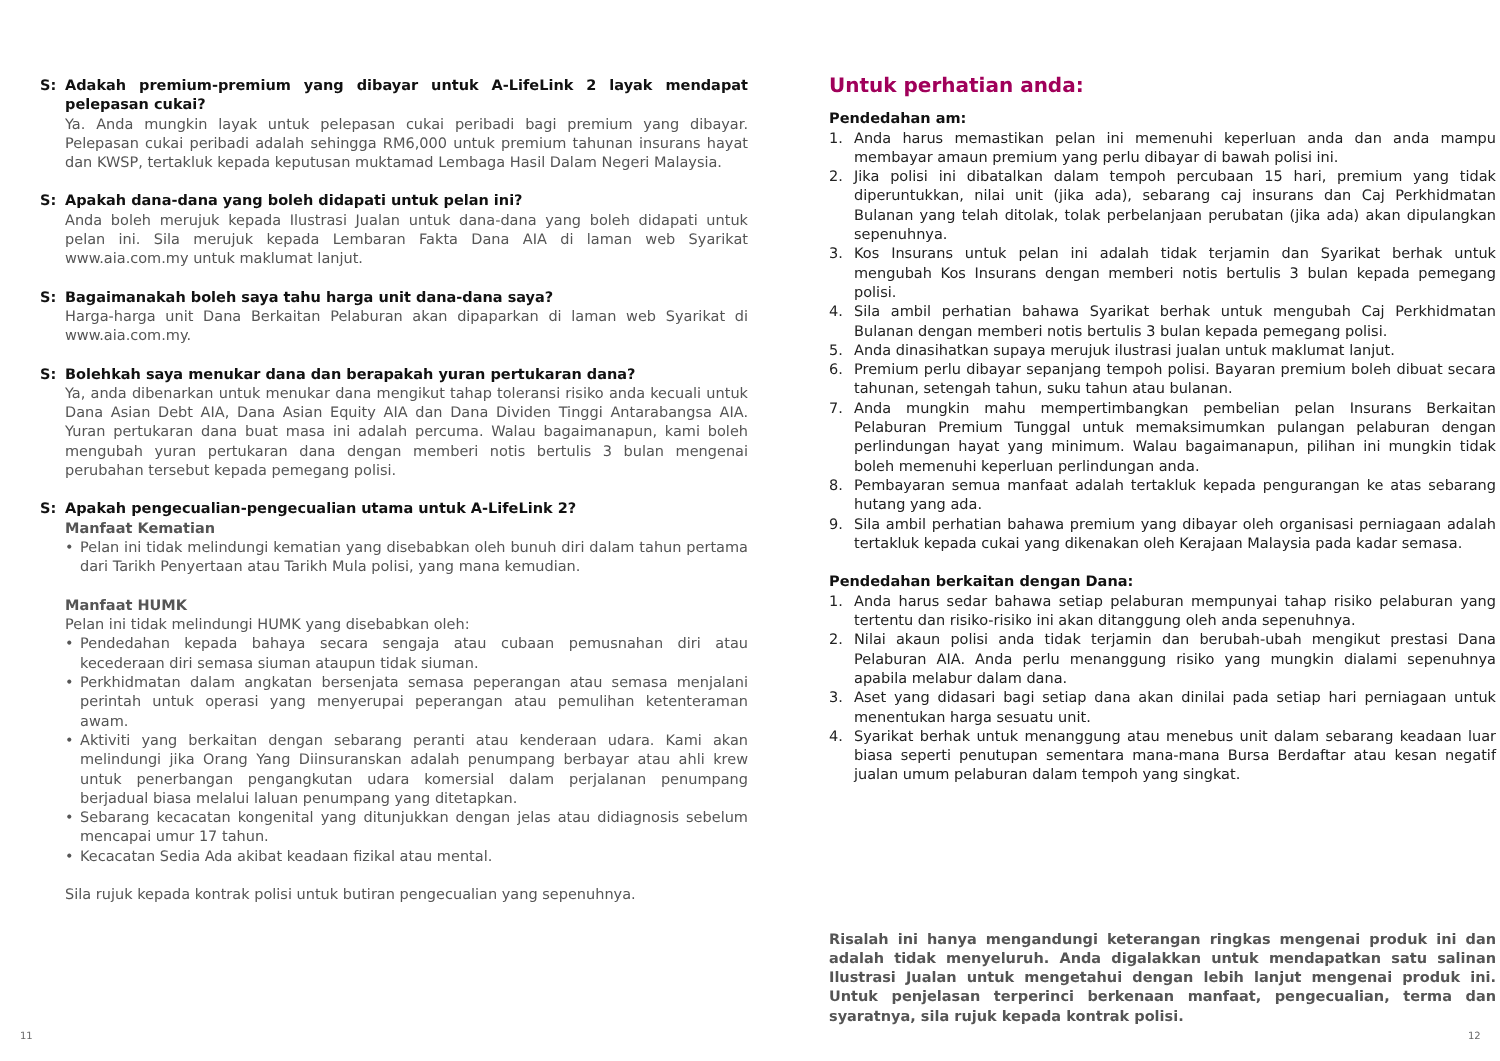S: Adakah premium-premium yang dibayar untuk A-LifeLink 2 layak mendapat pelepasan cukai?
Ya. Anda mungkin layak untuk pelepasan cukai peribadi bagi premium yang dibayar. Pelepasan cukai peribadi adalah sehingga RM6,000 untuk premium tahunan insurans hayat dan KWSP, tertakluk kepada keputusan muktamad Lembaga Hasil Dalam Negeri Malaysia.
S: Apakah dana-dana yang boleh didapati untuk pelan ini?
Anda boleh merujuk kepada Ilustrasi Jualan untuk dana-dana yang boleh didapati untuk pelan ini. Sila merujuk kepada Lembaran Fakta Dana AIA di laman web Syarikat www.aia.com.my untuk maklumat lanjut.
S: Bagaimanakah boleh saya tahu harga unit dana-dana saya?
Harga-harga unit Dana Berkaitan Pelaburan akan dipaparkan di laman web Syarikat di www.aia.com.my.
S: Bolehkah saya menukar dana dan berapakah yuran pertukaran dana?
Ya, anda dibenarkan untuk menukar dana mengikut tahap toleransi risiko anda kecuali untuk Dana Asian Debt AIA, Dana Asian Equity AIA dan Dana Dividen Tinggi Antarabangsa AIA. Yuran pertukaran dana buat masa ini adalah percuma. Walau bagaimanapun, kami boleh mengubah yuran pertukaran dana dengan memberi notis bertulis 3 bulan mengenai perubahan tersebut kepada pemegang polisi.
S: Apakah pengecualian-pengecualian utama untuk A-LifeLink 2?
Manfaat Kematian
• Pelan ini tidak melindungi kematian yang disebabkan oleh bunuh diri dalam tahun pertama dari Tarikh Penyertaan atau Tarikh Mula polisi, yang mana kemudian.
Manfaat HUMK
Pelan ini tidak melindungi HUMK yang disebabkan oleh:
• Pendedahan kepada bahaya secara sengaja atau cubaan pemusnahan diri atau kecederaan diri semasa siuman ataupun tidak siuman.
• Perkhidmatan dalam angkatan bersenjata semasa peperangan atau semasa menjalani perintah untuk operasi yang menyerupai peperangan atau pemulihan ketenteraman awam.
• Aktiviti yang berkaitan dengan sebarang peranti atau kenderaan udara. Kami akan melindungi jika Orang Yang Diinsuranskan adalah penumpang berbayar atau ahli krew untuk penerbangan pengangkutan udara komersial dalam perjalanan penumpang berjadual biasa melalui laluan penumpang yang ditetapkan.
• Sebarang kecacatan kongenital yang ditunjukkan dengan jelas atau didiagnosis sebelum mencapai umur 17 tahun.
• Kecacatan Sedia Ada akibat keadaan fizikal atau mental.
Sila rujuk kepada kontrak polisi untuk butiran pengecualian yang sepenuhnya.
Untuk perhatian anda:
Pendedahan am:
1. Anda harus memastikan pelan ini memenuhi keperluan anda dan anda mampu membayar amaun premium yang perlu dibayar di bawah polisi ini.
2. Jika polisi ini dibatalkan dalam tempoh percubaan 15 hari, premium yang tidak diperuntukkan, nilai unit (jika ada), sebarang caj insurans dan Caj Perkhidmatan Bulanan yang telah ditolak, tolak perbelanjaan perubatan (jika ada) akan dipulangkan sepenuhnya.
3. Kos Insurans untuk pelan ini adalah tidak terjamin dan Syarikat berhak untuk mengubah Kos Insurans dengan memberi notis bertulis 3 bulan kepada pemegang polisi.
4. Sila ambil perhatian bahawa Syarikat berhak untuk mengubah Caj Perkhidmatan Bulanan dengan memberi notis bertulis 3 bulan kepada pemegang polisi.
5. Anda dinasihatkan supaya merujuk ilustrasi jualan untuk maklumat lanjut.
6. Premium perlu dibayar sepanjang tempoh polisi. Bayaran premium boleh dibuat secara tahunan, setengah tahun, suku tahun atau bulanan.
7. Anda mungkin mahu mempertimbangkan pembelian pelan Insurans Berkaitan Pelaburan Premium Tunggal untuk memaksimumkan pulangan pelaburan dengan perlindungan hayat yang minimum. Walau bagaimanapun, pilihan ini mungkin tidak boleh memenuhi keperluan perlindungan anda.
8. Pembayaran semua manfaat adalah tertakluk kepada pengurangan ke atas sebarang hutang yang ada.
9. Sila ambil perhatian bahawa premium yang dibayar oleh organisasi perniagaan adalah tertakluk kepada cukai yang dikenakan oleh Kerajaan Malaysia pada kadar semasa.
Pendedahan berkaitan dengan Dana:
1. Anda harus sedar bahawa setiap pelaburan mempunyai tahap risiko pelaburan yang tertentu dan risiko-risiko ini akan ditanggung oleh anda sepenuhnya.
2. Nilai akaun polisi anda tidak terjamin dan berubah-ubah mengikut prestasi Dana Pelaburan AIA. Anda perlu menanggung risiko yang mungkin dialami sepenuhnya apabila melabur dalam dana.
3. Aset yang didasari bagi setiap dana akan dinilai pada setiap hari perniagaan untuk menentukan harga sesuatu unit.
4. Syarikat berhak untuk menanggung atau menebus unit dalam sebarang keadaan luar biasa seperti penutupan sementara mana-mana Bursa Berdaftar atau kesan negatif jualan umum pelaburan dalam tempoh yang singkat.
Risalah ini hanya mengandungi keterangan ringkas mengenai produk ini dan adalah tidak menyeluruh. Anda digalakkan untuk mendapatkan satu salinan Ilustrasi Jualan untuk mengetahui dengan lebih lanjut mengenai produk ini. Untuk penjelasan terperinci berkenaan manfaat, pengecualian, terma dan syaratnya, sila rujuk kepada kontrak polisi.
11 12